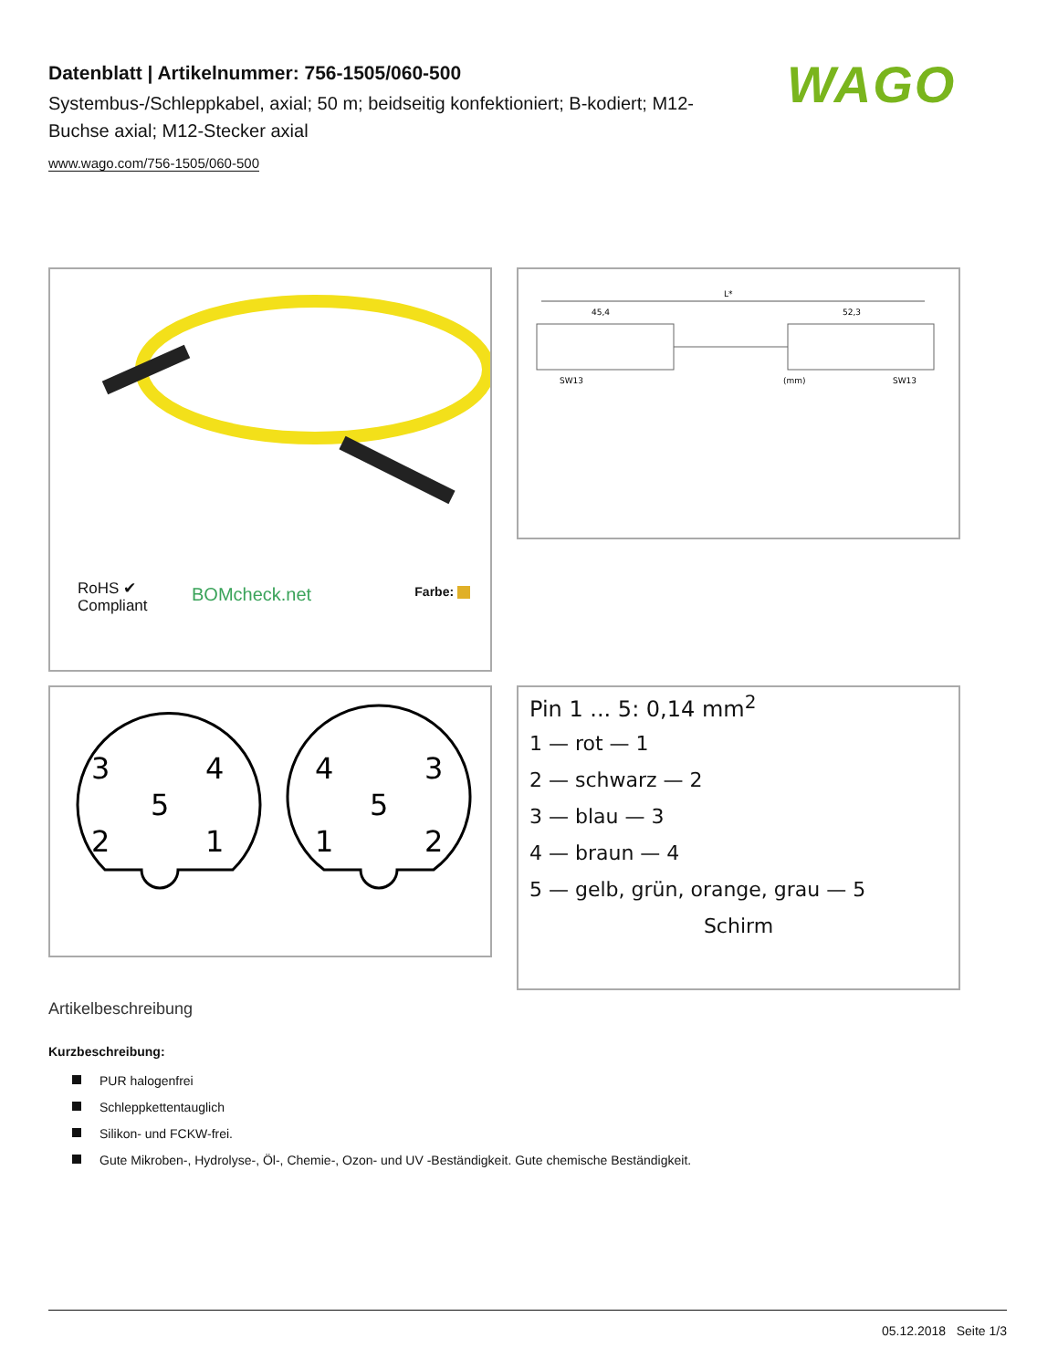Datenblatt | Artikelnummer: 756-1505/060-500
Systembus-/Schleppkabel, axial; 50 m; beidseitig konfektioniert; B-kodiert; M12-Buchse axial; M12-Stecker axial
www.wago.com/756-1505/060-500
WAGO
RoHS ✔
Compliant
BOMcheck.net Farbe:
L*
45,4
52,3
SW13
(mm)
SW13
3
4
5
2
1
4
3
5
1
2
Pin 1 ... 5: 0,14 mm<sup>2</sup>
1 — rot — 1
2 — schwarz — 2
3 — blau — 3
4 — braun — 4
5 — gelb, grün, orange, grau — 5
Schirm
Artikelbeschreibung
Kurzbeschreibung:
PUR halogenfrei
Schleppkettentauglich
Silikon- und FCKW-frei.
Gute Mikroben-, Hydrolyse-, Öl-, Chemie-, Ozon- und UV -Beständigkeit. Gute chemische Beständigkeit.
05.12.2018 Seite 1/3